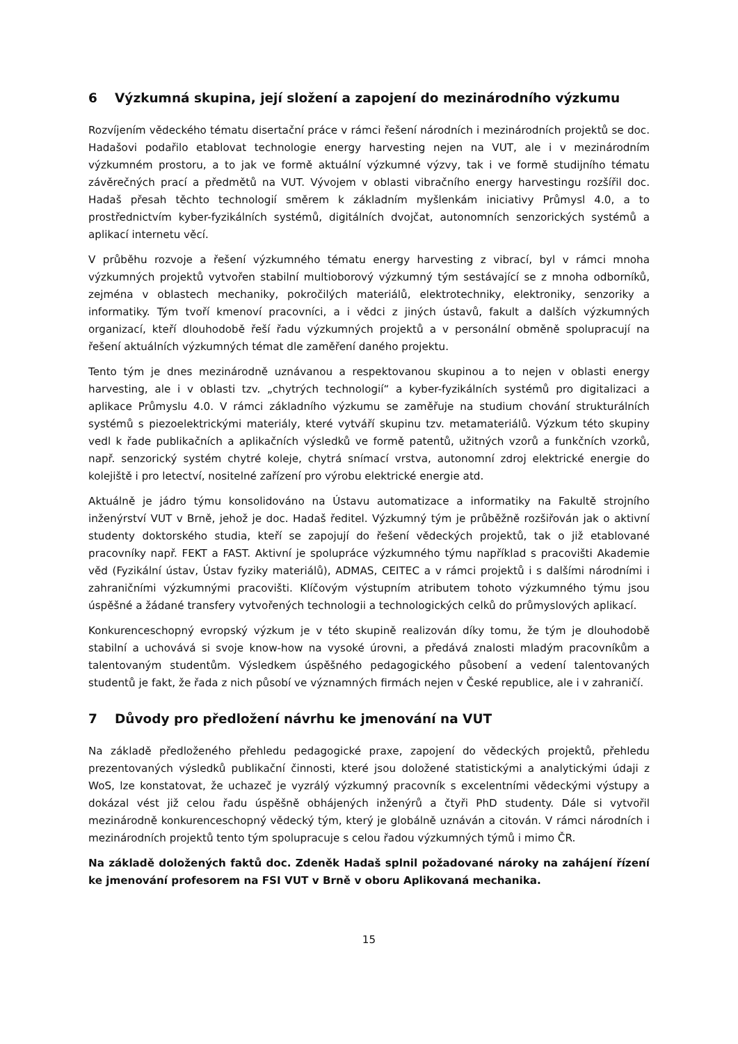6 Výzkumná skupina, její složení a zapojení do mezinárodního výzkumu
Rozvíjením vědeckého tématu disertační práce v rámci řešení národních i mezinárodních projektů se doc. Hadašovi podařilo etablovat technologie energy harvesting nejen na VUT, ale i v mezinárodním výzkumném prostoru, a to jak ve formě aktuální výzkumné výzvy, tak i ve formě studijního tématu závěrečných prací a předmětů na VUT. Vývojem v oblasti vibračního energy harvestingu rozšířil doc. Hadaš přesah těchto technologií směrem k základním myšlenkám iniciativy Průmysl 4.0, a to prostřednictvím kyber-fyzikálních systémů, digitálních dvojčat, autonomních senzorických systémů a aplikací internetu věcí.
V průběhu rozvoje a řešení výzkumného tématu energy harvesting z vibrací, byl v rámci mnoha výzkumných projektů vytvořen stabilní multioborový výzkumný tým sestávající se z mnoha odborníků, zejména v oblastech mechaniky, pokročilých materiálů, elektrotechniky, elektroniky, senzoriky a informatiky. Tým tvoří kmenoví pracovníci, a i vědci z jiných ústavů, fakult a dalších výzkumných organizací, kteří dlouhodobě řeší řadu výzkumných projektů a v personální obměně spolupracují na řešení aktuálních výzkumných témat dle zaměření daného projektu.
Tento tým je dnes mezinárodně uznávanou a respektovanou skupinou a to nejen v oblasti energy harvesting, ale i v oblasti tzv. „chytrých technologií“ a kyber-fyzikálních systémů pro digitalizaci a aplikace Průmyslu 4.0. V rámci základního výzkumu se zaměřuje na studium chování strukturálních systémů s piezoelektrickými materiály, které vytváří skupinu tzv. metamateriálů. Výzkum této skupiny vedl k řade publikačních a aplikačních výsledků ve formě patentů, užitných vzorů a funkčních vzorků, např. senzorický systém chytré koleje, chytrá snímací vrstva, autonomní zdroj elektrické energie do kolejiště i pro letectví, nositelné zařízení pro výrobu elektrické energie atd.
Aktuálně je jádro týmu konsolidováno na Ústavu automatizace a informatiky na Fakultě strojního inženýrství VUT v Brně, jehož je doc. Hadaš ředitel. Výzkumný tým je průběžně rozšiřován jak o aktivní studenty doktorského studia, kteří se zapojují do řešení vědeckých projektů, tak o již etablované pracovníky např. FEKT a FAST. Aktivní je spolupráce výzkumného týmu například s pracovišti Akademie věd (Fyzikální ústav, Ústav fyziky materiálů), ADMAS, CEITEC a v rámci projektů i s dalšími národními i zahraničními výzkumnými pracovišti. Klíčovým výstupním atributem tohoto výzkumného týmu jsou úspěšné a žádané transfery vytvořených technologii a technologických celků do průmyslových aplikací.
Konkurenceschopný evropský výzkum je v této skupině realizován díky tomu, že tým je dlouhodobě stabilní a uchovává si svoje know-how na vysoké úrovni, a předává znalosti mladým pracovníkům a talentovaným studentům. Výsledkem úspěšného pedagogického působení a vedení talentovaných studentů je fakt, že řada z nich působí ve významných firmách nejen v České republice, ale i v zahraničí.
7 Důvody pro předložení návrhu ke jmenování na VUT
Na základě předloženého přehledu pedagogické praxe, zapojení do vědeckých projektů, přehledu prezentovaných výsledků publikační činnosti, které jsou doložené statistickými a analytickými údaji z WoS, lze konstatovat, že uchazeč je vyzrálý výzkumný pracovník s excelentními vědeckými výstupy a dokázal vést již celou řadu úspěšně obhájených inženýrů a čtyři PhD studenty. Dále si vytvořil mezinárodně konkurenceschopný vědecký tým, který je globálně uznáván a citován. V rámci národních i mezinárodních projektů tento tým spolupracuje s celou řadou výzkumných týmů i mimo ČR.
Na základě doložených faktů doc. Zdeněk Hadaš splnil požadované nároky na zahájení řízení ke jmenování profesorem na FSI VUT v Brně v oboru Aplikovaná mechanika.
15